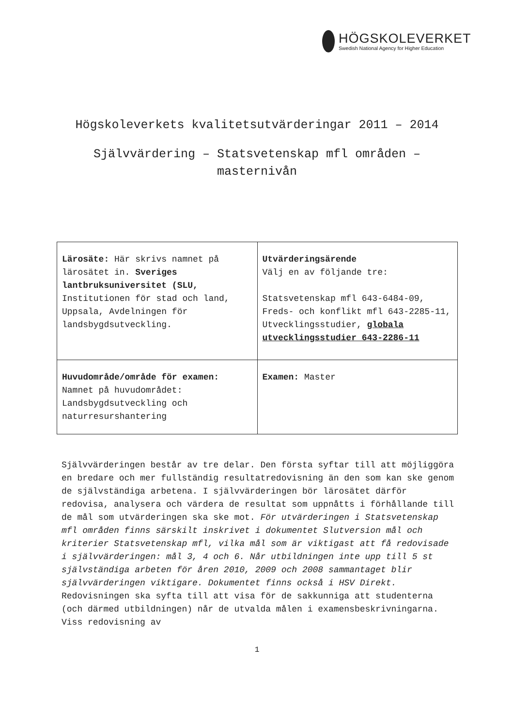HÖGSKOLEVERKET
Swedish National Agency for Higher Education
Högskoleverkets kvalitetsutvärderingar 2011 – 2014
Självvärdering – Statsvetenskap mfl områden – masternivån
| Lärosäte: Här skrivs namnet på lärosätet in. Sveriges lantbruksuniversitet (SLU, Institutionen för stad och land, Uppsala, Avdelningen för landsbygdsutveckling. | Utvärderingsärende Välj en av följande tre: Statsvetenskap mfl 643-6484-09, Freds- och konflikt mfl 643-2285-11, Utvecklingsstudier, globala utvecklingsstudier 643-2286-11 |
| Huvudområde/område för examen: Namnet på huvudområdet: Landsbygdsutveckling och naturresurshantering | Examen: Master |
Självvärderingen består av tre delar. Den första syftar till att möjliggöra en bredare och mer fullständig resultatredovisning än den som kan ske genom de självständiga arbetena. I självvärderingen bör lärosätet därför redovisa, analysera och värdera de resultat som uppnåtts i förhållande till de mål som utvärderingen ska ske mot. För utvärderingen i Statsvetenskap mfl områden finns särskilt inskrivet i dokumentet Slutversion mål och kriterier Statsvetenskap mfl, vilka mål som är viktigast att få redovisade i självvärderingen: mål 3, 4 och 6. Når utbildningen inte upp till 5 st självständiga arbeten för åren 2010, 2009 och 2008 sammantaget blir självvärderingen viktigare. Dokumentet finns också i HSV Direkt. Redovisningen ska syfta till att visa för de sakkunniga att studenterna (och därmed utbildningen) når de utvalda målen i examensbeskrivningarna. Viss redovisning av
1